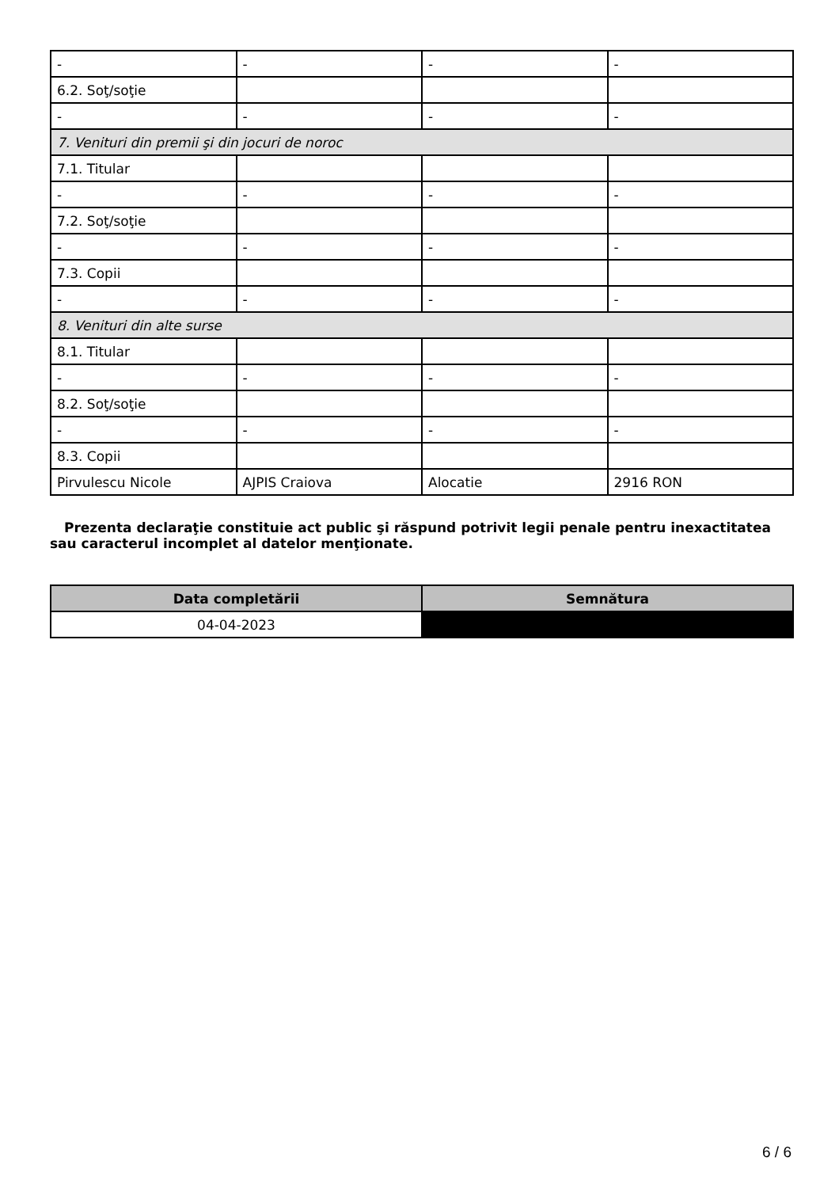| - | - | - | - |
| 6.2. Soţ/soţie | | | |
| - | - | - | - |
| 7. Venituri din premii şi din jocuri de noroc | | | |
| 7.1. Titular | | | |
| - | - | - | - |
| 7.2. Soţ/soţie | | | |
| - | - | - | - |
| 7.3. Copii | | | |
| - | - | - | - |
| 8. Venituri din alte surse | | | |
| 8.1. Titular | | | |
| - | - | - | - |
| 8.2. Soţ/soţie | | | |
| - | - | - | - |
| 8.3. Copii | | | |
| Pirvulescu Nicole | AJPIS Craiova | Alocatie | 2916 RON |
Prezenta declaraţie constituie act public şi răspund potrivit legii penale pentru inexactitatea sau caracterul incomplet al datelor menţionate.
| Data completării | Semnătura |
| --- | --- |
| 04-04-2023 | |
6 / 6